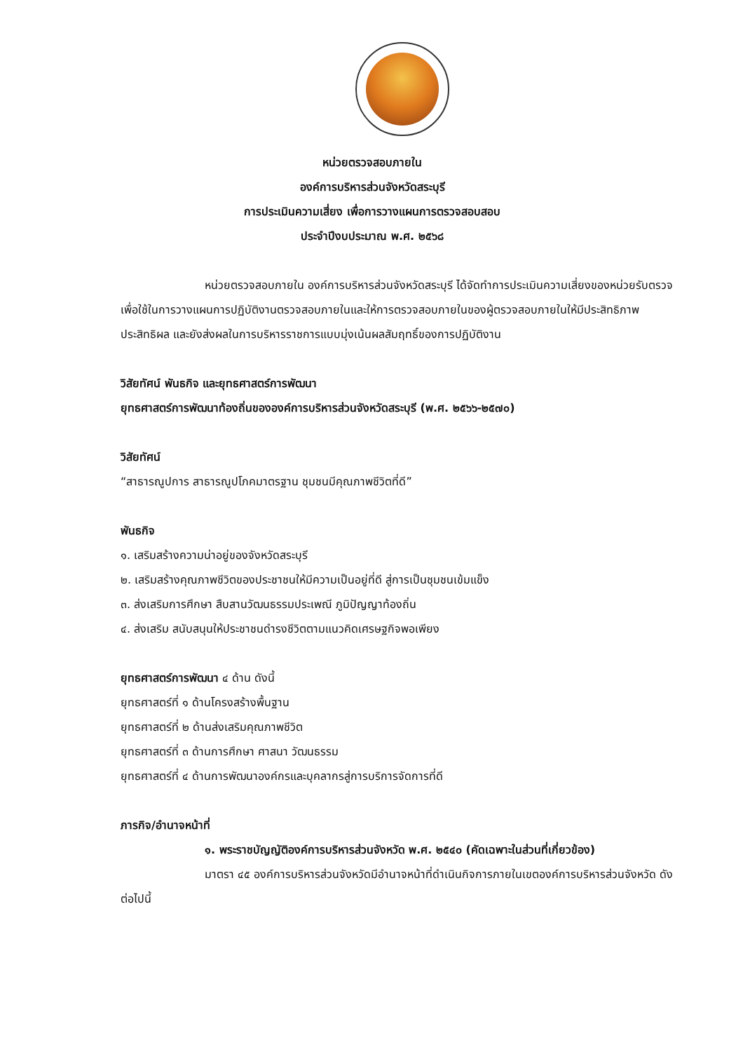หน่วยตรวจสอบภายใน
องค์การบริหารส่วนจังหวัดสระบุรี
การประเมินความเสี่ยง เพื่อการวางแผนการตรวจสอบสอบ
ประจำปีงบประมาณ พ.ศ. ๒๕๖๘
หน่วยตรวจสอบภายใน องค์การบริหารส่วนจังหวัดสระบุรี ได้จัดทำการประเมินความเสี่ยงของหน่วยรับตรวจ เพื่อใช้ในการวางแผนการปฏิบัติงานตรวจสอบภายในและให้การตรวจสอบภายในของผู้ตรวจสอบภายในให้มีประสิทธิภาพ ประสิทธิผล และยังส่งผลในการบริหารราชการแบบมุ่งเน้นผลสัมฤทธิ์ของการปฏิบัติงาน
วิสัยทัศน์ พันธกิจ และยุทธศาสตร์การพัฒนา
ยุทธศาสตร์การพัฒนาท้องถิ่นขององค์การบริหารส่วนจังหวัดสระบุรี (พ.ศ. ๒๕๖๖-๒๕๗๐)
วิสัยทัศน์
“สาธารณูปการ สาธารณูปโภคมาตรฐาน ชุมชนมีคุณภาพชีวิตที่ดี”
พันธกิจ
๑. เสริมสร้างความน่าอยู่ของจังหวัดสระบุรี
๒. เสริมสร้างคุณภาพชีวิตของประชาชนให้มีความเป็นอยู่ที่ดี สู่การเป็นชุมชนเข้มแข็ง
๓. ส่งเสริมการศึกษา สืบสานวัฒนธรรมประเพณี ภูมิปัญญาท้องถิ่น
๔. ส่งเสริม สนับสนุนให้ประชาชนดำรงชีวิตตามแนวคิดเศรษฐกิจพอเพียง
ยุทธศาสตร์การพัฒนา ๔ ด้าน ดังนี้
ยุทธศาสตร์ที่ ๑ ด้านโครงสร้างพื้นฐาน
ยุทธศาสตร์ที่ ๒ ด้านส่งเสริมคุณภาพชีวิต
ยุทธศาสตร์ที่ ๓ ด้านการศึกษา ศาสนา วัฒนธรรม
ยุทธศาสตร์ที่ ๔ ด้านการพัฒนาองค์กรและบุคลากรสู่การบริการจัดการที่ดี
ภารกิจ/อำนาจหน้าที่
๑. พระราชบัญญัติองค์การบริหารส่วนจังหวัด พ.ศ. ๒๕๔๐ (คัดเฉพาะในส่วนที่เกี่ยวข้อง)
มาตรา ๔๕ องค์การบริหารส่วนจังหวัดมีอำนาจหน้าที่ดำเนินกิจการภายในเขตองค์การบริหารส่วนจังหวัด ดังต่อไปนี้